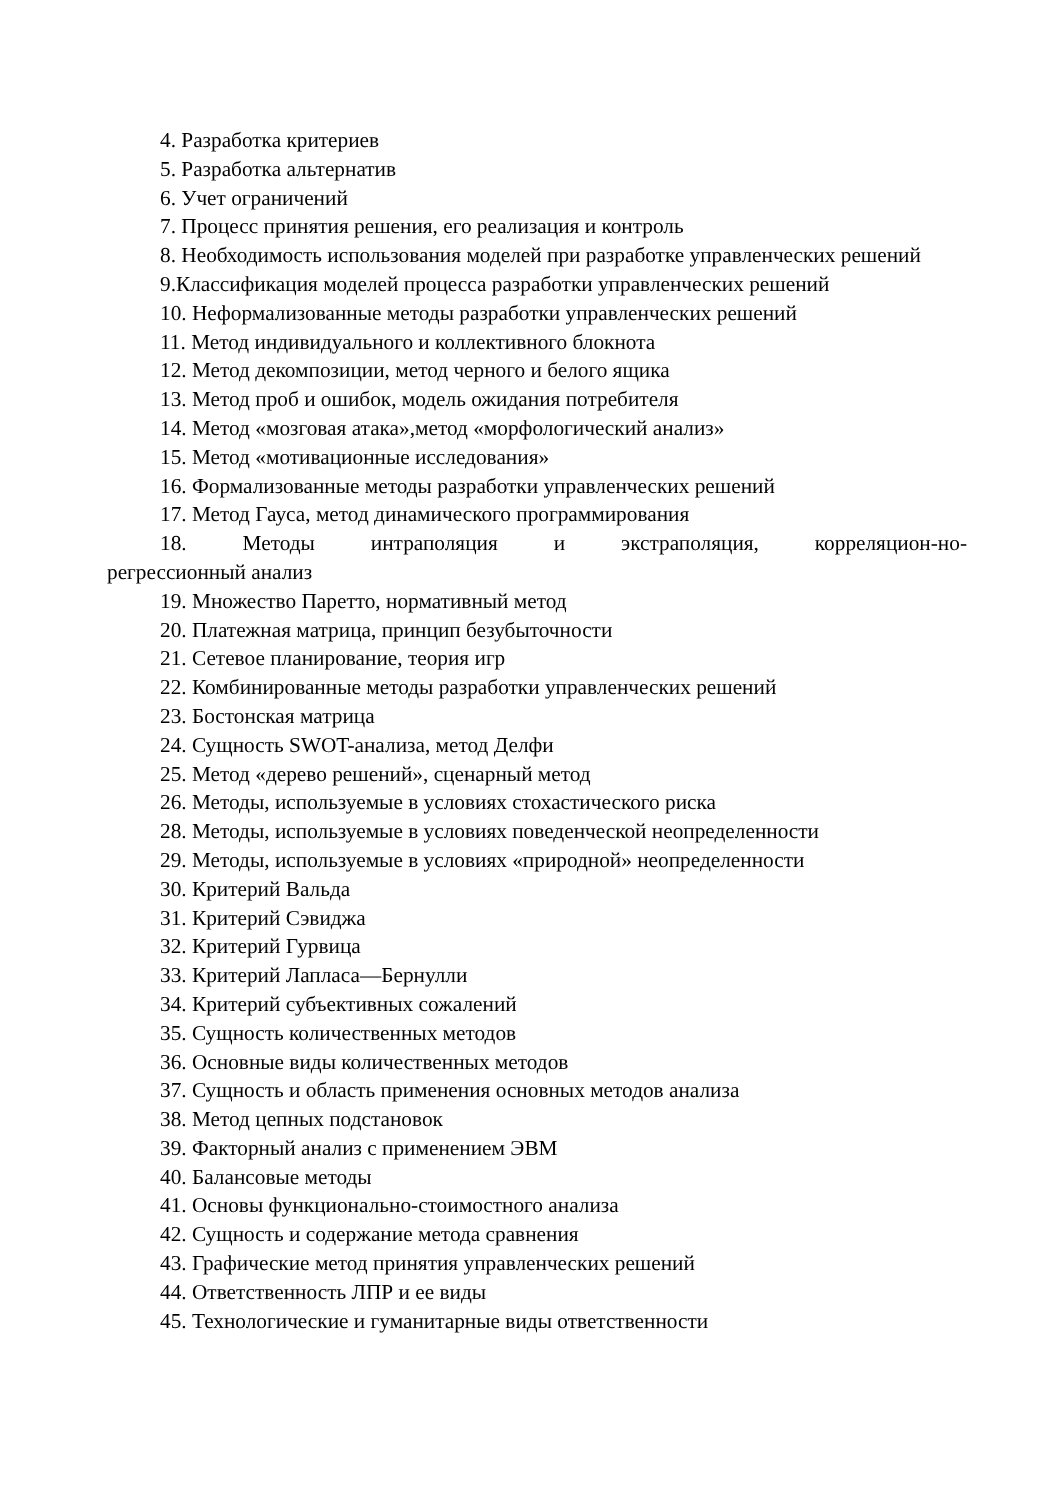4. Разработка критериев
5. Разработка альтернатив
6. Учет ограничений
7. Процесс принятия решения, его реализация и контроль
8. Необходимость использования моделей при разработке управленческих решений
9.Классификация моделей процесса разработки управленческих решений
10. Неформализованные методы разработки управленческих решений
11. Метод индивидуального и коллективного блокнота
12. Метод декомпозиции, метод черного и белого ящика
13. Метод проб и ошибок, модель ожидания потребителя
14. Метод «мозговая атака»,метод «морфологический анализ»
15. Метод «мотивационные исследования»
16. Формализованные методы разработки управленческих решений
17. Метод Гауса, метод динамического программирования
18. Методы интраполяция и экстраполяция, корреляцион-но-регрессионный анализ
19. Множество Паретто, нормативный метод
20. Платежная матрица, принцип безубыточности
21. Сетевое планирование, теория игр
22. Комбинированные методы разработки управленческих решений
23. Бостонская матрица
24. Сущность SWOT-анализа, метод Делфи
25. Метод «дерево решений», сценарный метод
26. Методы, используемые в условиях стохастического риска
28. Методы, используемые в условиях поведенческой неопределенности
29. Методы, используемые в условиях «природной» неопределенности
30. Критерий Вальда
31. Критерий Сэвиджа
32. Критерий Гурвица
33. Критерий Лапласа—Бернулли
34. Критерий субъективных сожалений
35. Сущность количественных методов
36. Основные виды количественных методов
37. Сущность и область применения основных методов анализа
38. Метод цепных подстановок
39. Факторный анализ с применением ЭВМ
40. Балансовые методы
41. Основы функционально-стоимостного анализа
42. Сущность и содержание метода сравнения
43. Графические метод принятия управленческих решений
44. Ответственность ЛПР и ее виды
45. Технологические и гуманитарные виды ответственности